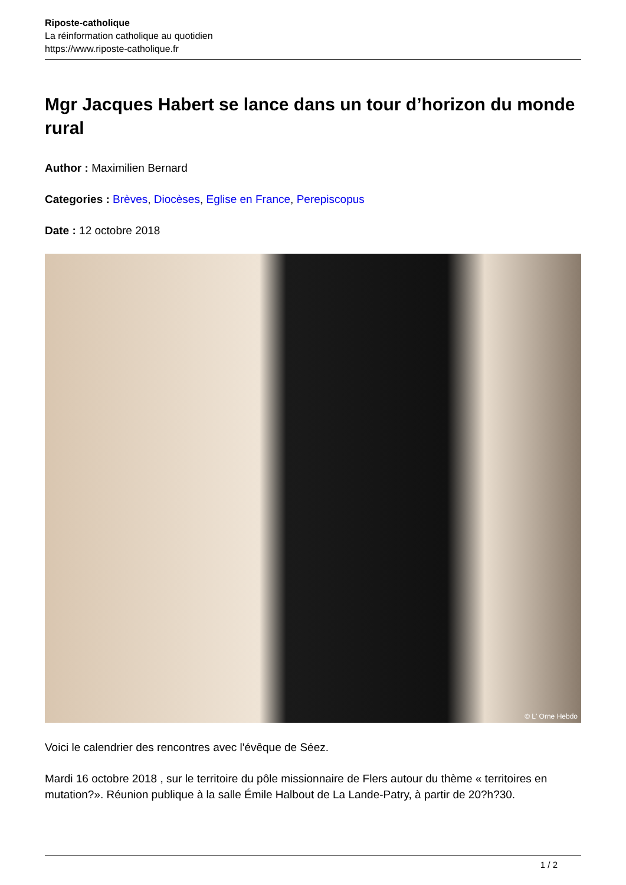Riposte-catholique
La réinformation catholique au quotidien
https://www.riposte-catholique.fr
Mgr Jacques Habert se lance dans un tour d’horizon du monde rural
Author : Maximilien Bernard
Categories : Brèves, Diocèses, Eglise en France, Perepiscopus
Date : 12 octobre 2018
© L' Orne Hebdo
Voici le calendrier des rencontres avec l'évêque de Séez.
Mardi 16 octobre 2018 , sur le territoire du pôle missionnaire de Flers autour du thème « territoires en mutation?». Réunion publique à la salle Émile Halbout de La Lande-Patry, à partir de 20?h?30.
1 / 2